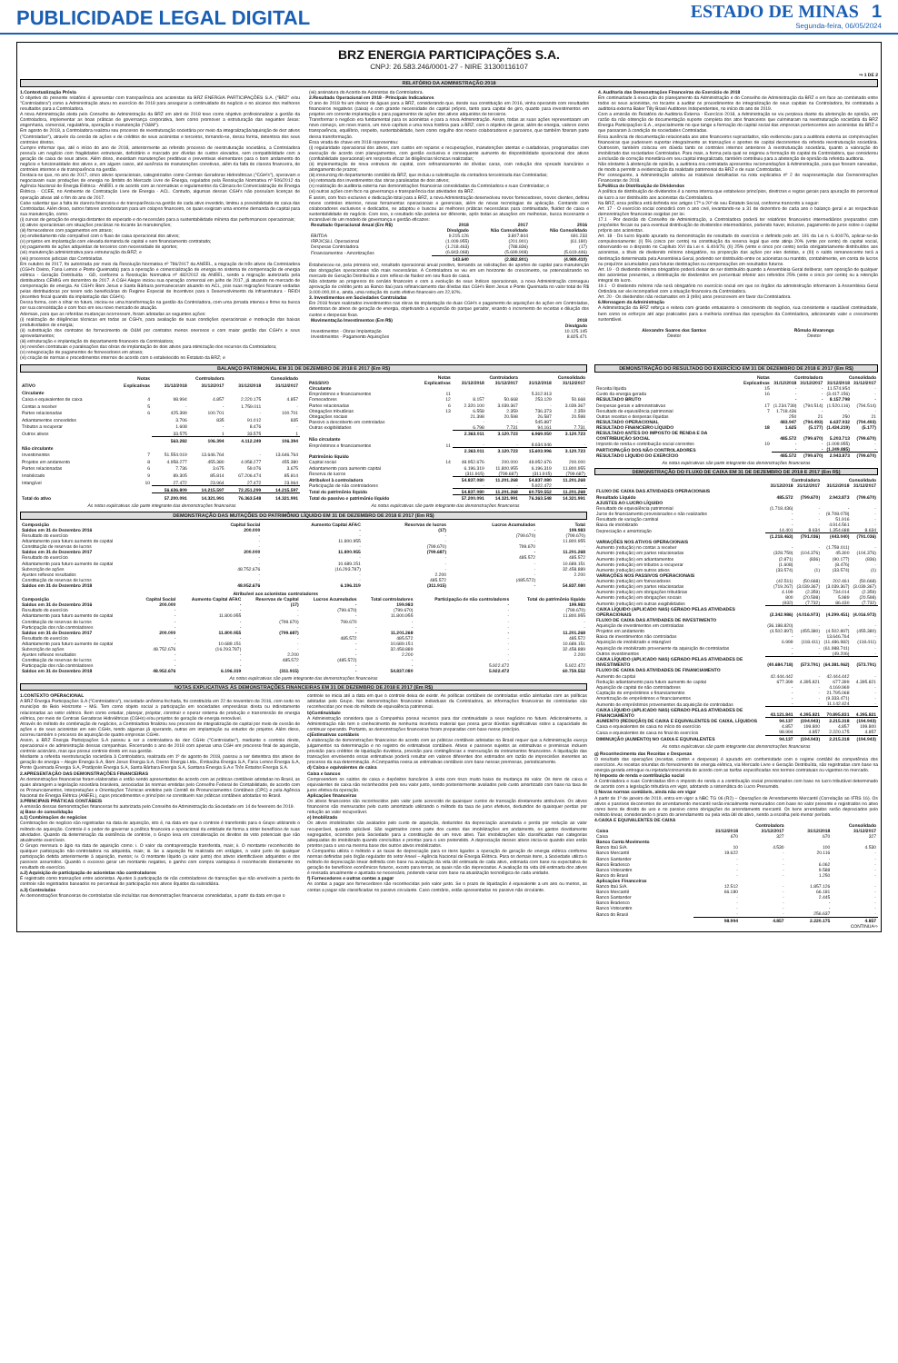PUBLICIDADE LEGAL DIGITAL
ESTADO DE MINAS 1
Segunda-feira, 06/05/2024
BRZ ENERGIA PARTICIPAÇÕES S.A.
CNPJ: 26.583.246/0001-27 - NIRE 31300116107
⇨ 1 DE 2
RELATÓRIO DA ADMINISTRAÇÃO 2018
1.Contextualização Prévia
O objetivo do presente relatório é apresentar com transparência aos acionistas da BRZ ENERGIA PARTICIPAÇÕES S.A. ("BRZ" e/ou "Controladora") como a Administração atuou no exercício de 2018 para assegurar a continuidade do negócio e no alcance dos melhores resultados para a Controladora.
A nova Administração eleita pelo Conselho de Administração da BRZ em abril de 2018 teve como objetivo profissionalizar a gestão da Controladora, implementar as boas práticas de governança corporativa, bem como promover a estruturação das seguintes áreas: engenharia, comercial, regulatória, operação e manutenção ("O&M").
Em agosto de 2018, a Controladora realizou seu processo de reestruturação societária por meio da integralização/aquisição de dez ativos ("Controladas"), através da cessão de ações e de créditos de seus acionistas e terceiros, tornando-se, dessa forma, detentora dos seus controles diretos.
Cumpre informar que, até o início do ano de 2018, anteriormente ao referido processo de reestruturação societária, a Controladora possuía um negócio com fragilidades estruturais, deficitário e marcado por dívidas de custos elevados, sem compatibilidade com a geração de caixa de seus ativos. Além disso, inexistiam manutenções preditivas e preventivas elementares para o bom andamento do negócio e funcionalidade dos ativos e, em alguns casos, até ausência de manutenções corretivas, além da falta de clareza financeira, de controles internos e de transparência na gestão.
Destaca-se que, no ano de 2017, cinco ativos operacionais, categorizados como Centrais Geradoras Hidrelétricas ("CGH's"), operavam e negociavam suas produções de energia no âmbito do Mercado Livre de Energia, regulados pela Resolução Normativa nº 506/2012 da Agência Nacional de Energia Elétrica - ANEEL e de acordo com as normativas e regulamentos da Câmara de Comercialização de Energia Elétrica - CCEE, no Ambiente de Contratação Livre de Energia - ACL. Contudo, algumas dessas CGH's não possuíam licenças de operação ativas até o fim do ano de 2017.
Cabe salientar que a falta de clareza financeira e de transparência na gestão de cada ativo investido, limitou a previsibilidade de caixa das Controladas. Além disso, outros fatores corroboraram para um colapso financeiro, os quais exigiram uma enorme demanda de capital para sua manutenção, como:
(i) curvas de geração de energia distantes do esperado e do necessário para a sustentabilidade mínima das performances operacionais;
(ii) ativos operacionais em situações precárias no tocante às manutenções;
(iii) fornecedores com pagamentos em atraso;
(iv) endividamento não compatível com o fluxo de caixa operacional dos ativos;
(v) projetos em implantação com elevada demanda de capital e sem financiamento contratado;
(vi) pagamento de ações adquiridas de terceiros com necessidade de aportes;
(vii) manutenção administrativa para estruturação da BRZ; e
(viii) processos judiciais das Controladas.
Em outubro de 2017, foi autorizada por meio da Resolução Normativa nº 786/2017 da ANEEL, a migração de três ativos da Controladora (CGH's Divino, Faria Lemos e Ponte Queimada) para a operação e comercialização de energia no sistema de compensação de energia elétrica - Geração Distribuída - GD, conforme a Resolução Normativa nº 482/2012 da ANEEL, sendo a migração autorizada pela distribuidora CEMIG em dezembro de 2017. A CGH Alegre iniciou sua operação comercial em julho de 2017, já atuando no mercado de compensação de energia. As CGH's Bom Jesus e Santa Bárbara permaneceram atuando no ACL, pois suas migrações ficaram vedadas pelas distribuidoras por terem sido beneficiárias do Regime Especial de Incentivos para o Desenvolvimento da Infraestrutura - REIDI (incentivo fiscal quando da implantação das CGH's).
Dessa forma, com o olhar no futuro, iniciou-se uma transformação na gestão da Controladora, com uma jornada intensa e firme na busca por sua consolidação e com foco em seu novo mercado de atuação.
Ademais, para que as referidas mudanças ocorressem, foram adotadas as seguintes ações:
(i) realização de diligências técnicas em todas as CGH's, para avaliação de suas condições operacionais e motivação das baixas produtividades de energia;
(ii) substituição dos contratos de fornecimento de O&M por contratos menos onerosos e com maior gestão das CGH's e seus aproveitamentos;
(iii) estruturação e implantação do departamento financeiro da Controladora;
(iv) revisões contratuais e paralisações das obras de implantação de dois ativos para otimização dos recursos da Controladora;
(v) renegociação de pagamentos de fornecedores em atraso;
(vi) criação de normas e procedimentos internos de acordo com o estabelecido no Estatuto da BRZ; e
(vii) assinatura do Acordo de Acionistas da Controladora.
2.Resultado Operacional em 2018 - Principais Indicadores
O ano de 2018 foi um divisor de águas para a BRZ, considerando que, desde sua constituição em 2016, vinha operando com resultados financeiros negativos (caixa) e com grande necessidade de capital próprio, tanto para capital de giro, quanto para investimentos em projetos em corrente implantação e para pagamentos de ações dos ativos adquiridos de terceiros.
Transformar o negócio era fundamental para os acionistas e para a nova Administração. Assim, todas as suas ações representaram um novo começo, um novo marco, um novo capítulo e uma nova história para a BRZ; com o objetivo de gerar, além de energia, valores como transparência, equilíbrio, respeito, sustentabilidade, bem como orgulho dos novos colaboradores e parceiros, que também fizeram parte dessa transformação.
Essa virada de chave em 2018 representou:
(i) regularidade operacional dos ativos, com custos em reparos e recuperações, manutenções atentas e cuidadosas, programadas com execução de acordo com planejamentos, com gestão exclusiva e consequente aumento de disponibilidade operacional dos ativos (confiabilidade operacional) em resposta eficaz às diligências técnicas realizadas;
(ii) implementação de nova estrutura de capital, com refinanciamento de dívidas caras, com redução dos spreads bancários e alongamento de prazos;
(iii) insourcing do departamento contábil da BRZ, que incluiu a substituição da contadora terceirizada das Controladas;
(iv) retomada dos investimentos das obras paralisadas de dois ativos;
(v) realização de auditoria externa nas demonstrações financeiras consolidadas da Controladora e suas Controladas; e
(vi) outras ações com foco na governança e transparência das atividades da BRZ.
E assim, com foco exclusivo e dedicação total para a BRZ, a nova Administração desenvolveu novos fornecedores, novos clientes, definiu novos controles internos, novas ferramentas operacionais e gerenciais, além de novas tecnologias de aplicação. Contando com colaboradores exclusivos e dedicados, se adaptou e buscou as melhores práticas necessárias para continuidade, fluidez de caixa e sustentabilidade do negócio. Com isso, o resultado não poderia ser diferente, após todas as atuações em melhorias, busca incessante e incansável de um modelo de governança e gestão eficazes:
| Resultado Operacional Anual (Em R$) | 2018 | 2017 | 2016 |
| --- | --- | --- | --- |
| | Divulgado | Não Consolidado | Não Consolidado |
| EBITDA | 9.215.126 | 3.807.844 | 691.233 |
| IRPJ/CSLL Operacional | (1.009.955) | (201.901) | (61.180) |
| Despesas Controladora | (1.218.463) | (788.836) | (17) |
| Financiamentos - Amortizações | (6.843.068) | (5.699.908) | (5.619.446) |
| | 143.640 | (2.882.801) | (4.989.410) |
Estabeleceu-se, pela primeira vez, resultado operacional anual positivo, tornando as solicitações de aportes de capital para manutenção das obrigações operacionais não mais necessárias. A Controladora se viu em um horizonte de crescimento, se potencializando no mercado de Geração Distribuída e com reflexo de fluidez em seu fluxo de caixa.
Não obstante ao progresso do cenário financeiro e com a evolução de seus índices operacionais, a nova Administração conseguiu aprovação de crédito junto ao Banco Itaú para refinanciamento das dívidas das CGH's Bom Jesus e Ponte Queimada no valor total de R$ 3.000.000,00 e, ainda, uma redução do custo efetivo financeiro em 22,92%.
3. Investimentos em Sociedades Controladas
Em 2018 foram realizados investimentos nas obras de implantação de duas CGH's e pagamento de aquisições de ações em Controladas, detentoras de ativos de geração de energia, objetivando a expansão do parque gerador, visando o incremento de receitas e diluição dos custos e despesas fixas.
| Movimentação Investimentos (Em R$) | 2018 |
| --- | --- |
| | Divulgado |
| Investimentos - Obras Implantação | 10.125.145 |
| Investimentos - Pagamento Aquisições | 8.825.471 |
4. Auditoria das Demonstrações Financeiras do Exercício de 2018
Em continuidade à execução do planejamento da Administração e do Conselho de Administração da BRZ e em face ao combinado entre todos os seus acionistas, no tocante a auditar os procedimentos de integralização de seus capitais na Controladora, foi contratada a auditoria externa Baker Tilly Brasil Auditores Independentes, no início do ano de 2019.
Com a emissão do Relatório de Auditoria Externa - Exercício 2018, a Administração se viu perplexa diante da abstenção de opinião, em razão da não obtenção de documentação suporte completa dos atos financeiros que culminaram na reestruturação societária da BRZ Energia Participações S.A., especialmente no que tange a formação do capital social das empresas pertencentes aos acionistas da BRZ e que passaram à condição de sociedades Controladas.
Essa ausência de documentação relacionada aos atos financeiros supracitados, não evidenciou para a auditoria externa as comprovações financeiras que pudessem suportar integralmente as transações e aportes de capital decorrentes da referida reestruturação societária. Outrossim, também colocou em dúvida tanto os controles internos anteriores à reestruturação societária, quanto a valoração do imobilizado das sociedades Controladas. Para mais, a forma pela qual se originou a formação do capital da Controladora, que considerou a inclusão de correção monetária em seu capital integralizado, também contribuiu para a abstenção de opinião da referida auditoria.
Não obstante à abstenção de opinião, a auditoria ora contratada apresentou recomendações à Administração, para que fossem saneadas, de modo a permitir a evidenciação da realidade patrimonial da BRZ e de suas Controladas.
Por conseguinte, a Administração adotou as tratativas detalhadas na nota explicativa nº 2 de reapresentação das Demonstrações Financeiras de 2018.
5.Política de Distribuição de Dividendos
A política de distribuição de dividendos é a norma interna que estabelece princípios, diretrizes e regras gerais para apuração do percentual de lucro a ser distribuído aos acionistas da Controladora.
Na BRZ, essa política está definida nos artigos 17º a 20º de seu Estatuto Social, conforme transcrito a seguir:
Art. 17 - O exercício social coincidirá com o ano civil, levantando-se a 31 de dezembro de cada ano o balanço geral e as respectivas demonstrações financeiras exigidas por lei.
17.1 - Por decisão do Conselho de Administração, a Controladora poderá ter relatórios financeiros intermediários preparados com propósitos fiscais ou para eventual distribuição de dividendos intermediários, podendo haver, inclusive, pagamento de juros sobre o capital próprio aos acionistas.
Art. 18 - Do lucro líquido apurado na demonstração de resultado do exercício e definido pelo art. 191 da Lei n. 6.404/76, aplicar-se-ão compulsoriamente: (I) 5% (cinco por cento) na constituição da reserva legal que este atinja 20% (vinte por cento) do capital social, observando-se o disposto no Capítulo XVI da Lei n. 6.404/76; (II) 25% (vinte e cinco por cento) serão obrigatoriamente distribuídos aos acionistas, a título de dividendo mínimo obrigatório, na proporção das ações por eles detidas, e (III) o saldo remanescente terá a destinação determinada pela Assembleia Geral, podendo ser distribuído entre os acionistas ou mantido, contabilmente, em conta de lucros ou prejuízos acumulados para futuras destinações ou compensações em resultados futuros.
Art. 19 - O dividendo mínimo obrigatório poderá deixar de ser distribuído quando a Assembleia Geral deliberar, sem oposição de qualquer dos acionistas presentes, a distribuição de dividendos em percentual inferior aos referidos 25% (vinte e cinco por cento) ou a retenção integral do lucro.
19.1 - O dividendo mínimo não será obrigatório no exercício social em que os órgãos da administração informarem à Assembleia Geral Ordinária ser ele incompatível com a situação financeira da Controladora.
Art. 20 - Os dividendos não reclamados em 3 (três) anos prescrevem em favor da Controladora.
6.Mensagem da Administração
A Administração da BRZ reforça e reitera com grande entusiasmo o crescimento do negócio, sua consistente e saudável continuidade, bem como os esforços até aqui praticados para a melhoria contínua das operações da Controladora, adicionando valor e crescimento sustentável.
Alexandre Soares dos Santos
Diretor
Rômulo Alvarenga
Diretor
BALANÇO PATRIMONIAL EM 31 DE DEZEMBRO DE 2018 E 2017 (Em R$)
| | Notas | Controladora | | Consolidado | |
| --- | --- | --- | --- | --- | --- |
| ATIVO | Explicativas | 31/12/2018 | 31/12/2017 | 31/12/2018 | 31/12/2017 |
| Circulante | | | | | |
| Caixa e equivalentes de caixa | 4 | 98.994 | 4.857 | 2.220.175 | 4.857 |
| Contas a receber | 5 | - | - | 1.759.011 | - |
| Partes relacionadas | 6 | 425.399 | 100.701 | - | 100.701 |
| Adiantamentos concedidos | | 3.706 | 835 | 91.012 | 835 |
| Tributos a recuperar | | 1.608 | - | 8.476 | - |
| Outros ativos | | 33.575 | 1 | 33.575 | 1 |
| | | 563.282 | 106.394 | 4.112.249 | 106.394 |
| Não circulante | | | | | |
| Investimentos | 7 | 51.554.019 | 13.646.764 | - | 13.646.764 |
| Projetos em andamento | 8 | 4.958.277 | 455.380 | 4.958.277 | 455.380 |
| Partes relacionadas | 6 | 7.736 | 3.675 | 59.076 | 3.675 |
| Imobilizado | 9 | 89.305 | 85.814 | 67.206.474 | 85.814 |
| Intangível | 10 | 27.472 | 23.964 | 27.472 | 23.964 |
| | | 56.636.809 | 14.215.597 | 72.251.299 | 14.215.597 |
| Total do ativo | | 57.200.091 | 14.321.991 | 76.363.548 | 14.321.991 |
| | Notas | Controladora | | Consolidado | |
| --- | --- | --- | --- | --- | --- |
| PASSIVO | Explicativas | 31/12/2018 | 31/12/2017 | 31/12/2018 | 31/12/2017 |
| Circulante | | | | | |
| Empréstimos e financiamentos | 11 | - | - | 5.312.913 | - |
| Fornecedores | 12 | 8.157 | 50.668 | 253.129 | 50.668 |
| Partes relacionadas | 6 | 2.320.100 | 3.039.367 | - | 3.039.367 |
| Obrigações tributárias | 13 | 6.558 | 2.359 | 736.373 | 2.359 |
| Obrigações sociais | | 21.398 | 20.598 | 26.587 | 20.598 |
| Passivo a descoberto em controladas | | - | - | 545.887 | - |
| Outras exigibilidades | | 6.798 | 7.731 | 94.161 | 7.731 |
| | | 2.363.011 | 3.120.723 | 6.969.050 | 3.120.723 |
| Não circulante | | | | | |
| Empréstimos e financiamentos | 11 | - | - | 8.634.946 | - |
| | | 2.363.011 | 3.120.723 | 15.603.996 | 3.120.723 |
| Patrimônio líquido | | | | | |
| Capital social | 14 | 48.952.676 | 200.000 | 48.952.676 | 200.000 |
| Adiantamento para aumento capital | | 6.196.319 | 11.800.955 | 6.196.319 | 11.800.955 |
| Reserva de lucros | | (311.915) | (799.687) | (311.915) | (799.687) |
| Atribuível à controladora | | 54.837.080 | 11.201.268 | 54.837.080 | 11.201.268 |
| Participação de não controladores | | - | - | 5.922.472 | - |
| Total do patrimônio líquido | | 54.837.080 | 11.201.268 | 60.759.552 | 11.201.268 |
| Total do passivo e patrimônio líquido | | 57.200.091 | 14.321.991 | 76.363.548 | 14.321.991 |
As notas explicativas são parte integrante das demonstrações financeiras
As notas explicativas são parte integrante das demonstrações financeiras
DEMONSTRAÇÃO DAS MUTAÇÕES DO PATRIMÔNIO LÍQUIDO EM 31 DE DEZEMBRO DE 2018 E 2017 (Em R$)
| Composição | Capital Social | Aumento Capital AFAC | Reservas de lucros | Lucros Acumulados | Total |
| --- | --- | --- | --- | --- | --- |
| Saldos em 31 de Dezembro 2016 | 200.000 | - | (17) | - | 199.983 |
| Resultado do exercício | - | - | - | (799.670) | (799.670) |
| Adiantamento para futuro aumento de capital | - | 11.800.955 | - | - | 11.800.955 |
| Constituição de reservas de lucros | - | - | (799.670) | 799.670 | - |
| Saldos em 31 de Dezembro 2017 | 200.000 | 11.800.955 | (799.687) | - | 11.201.268 |
| Resultado do exercício | - | - | - | 485.572 | 485.572 |
| Adiantamento para futuro aumento de capital | - | 10.689.151 | - | - | 10.689.151 |
| Subscrição de ações | 48.752.676 | (16.293.787) | - | - | 32.458.889 |
| Ajustes reflexos resultados | - | - | 2.200 | - | 2.200 |
| Constituição de reservas de lucros | - | - | 485.572 | (485.572) | - |
| Saldos em 31 de Dezembro 2018 | 48.952.676 | 6.196.319 | (311.915) | - | 54.837.080 |
| | Atribuível aos acionistas controladores | | | | | | |
| --- | --- | --- | --- | --- | --- | --- | --- |
| Composição | Capital Social | Aumento Capital AFAC | Reservas de Capital | Lucros Acumulados | Total controladores | Participação de não controladores | Total do patrimônio líquido |
| Saldos em 31 de Dezembro 2016 | 200.000 | - | (17) | - | 199.983 | - | 199.983 |
| Resultado do exercício | - | - | - | (799.670) | (799.670) | - | (799.670) |
| Adiantamento para futuro aumento de capital | - | 11.800.955 | - | - | 11.800.955 | - | 11.800.955 |
| Constituição de reservas de lucros | - | - | (799.670) | 799.670 | - | - | - |
| Participação dos não controladores | - | - | - | - | - | - | - |
| Saldos em 31 de Dezembro 2017 | 200.000 | 11.800.955 | (799.687) | - | 11.201.268 | - | 11.201.268 |
| Resultado do exercício | - | - | - | 485.572 | 485.572 | - | 485.572 |
| Adiantamento para futuro aumento de capital | - | 10.689.151 | - | - | 10.689.151 | - | 10.689.151 |
| Subscrição de ações | 48.752.676 | (16.293.787) | - | - | 32.458.889 | - | 32.458.889 |
| Ajustes reflexos resultados | - | - | 2.200 | - | 2.200 | - | 2.200 |
| Constituição de reservas de lucros | - | - | 485.572 | (485.572) | - | - | - |
| Participação dos não controladores | - | - | - | - | - | 5.922.472 | 5.922.472 |
| Saldos em 31 de Dezembro 2018 | 48.952.676 | 6.196.319 | (311.915) | - | 54.837.080 | 5.922.472 | 60.759.552 |
As notas explicativas são parte integrante das demonstrações financeiras
NOTAS EXPLICATIVAS ÀS DEMONSTRAÇÕES FINANCEIRAS EM 31 DE DEZEMBRO DE 2018 E 2017 (Em R$)
1.CONTEXTO OPERACIONAL
A BRZ Energia Participações S.A ("Controladora"), sociedade anônima fechada, foi constituída em 22 de novembro de 2016, com sede no município de Belo Horizonte – MG. Tem como objeto social a participação em sociedades empresárias direta ou indiretamente relacionadas ao setor elétrico. Bem como estudar, planejar, projetar, construir e operar sistema de produção e transmissão de energia elétrica, por meio de Centrais Geradoras Hidrelétricas (CGHs) e/ou projetos de geração de energia renovável.
Através do método de combinação de negócios, a Controladora finalizou seu processo de integralização de capital por meio de cessão de ações e de seus acionistas em seis CGHs, tendo algumas já operando, outras em implantação ou estudos de projetos. Além disso, ocorreu também o processo de aquisição de quatro empresas CGHs.
Assim, a BRZ Energia Participações S.A passou a ser a controladora de dez CGHs ("Controladas"), mediante o controle direto, operacional e de administração dessas companhias. Encerrando o ano de 2018 com apenas uma CGH em processo final de aquisição, controle acionário, mas que possui controle direto em sua gestão.
Mediante a referida reestruturação societária à Controladora, realizada em 1º de agosto de 2018, passou a ser detentora dos ativos de geração de energia – Alegre Energia S.A, Bom Jesus Energia S.A, Divino Energia Ltda., Embaúba Energia S.A, Faria Lemos Energia S.A, Ponte Queimada Energia S.A, Pratápolis Energia S.A, Santa Bárbara Energia S.A, Santana Energia S.A e Três Estados Energia S.A.
2.APRESENTAÇÃO DAS DEMONSTRAÇÕES FINANCEIRAS
As demonstrações financeiras foram elaboradas e estão sendo apresentadas de acordo com as práticas contábeis adotadas no Brasil, as quais abrangem a legislação societária brasileira, associadas às normas emitidas pelo Conselho Federal de Contabilidade, de acordo com os Pronunciamentos, Interpretações e Orientações Técnicas emitidos pelo Comitê de Pronunciamentos Contábeis (CPC) e pela Agência Nacional de Energia Elétrica (ANEEL), cujos procedimentos e princípios se constituem nas práticas contábeis adotadas no Brasil.
3.PRINCIPAIS PRÁTICAS CONTÁBEIS
A emissão dessas demonstrações financeiras foi autorizada pelo Conselho de Administração da Sociedade em 14 de fevereiro de 2019.
a) Base de consolidação
a.1) Combinações de negócios
Combinações de negócio são registradas na data de aquisição, isto é, na data em que o controle é transferido para o Grupo utilizando o método de aquisição. Controle é o poder de governar a política financeira e operacional da entidade de forma a obter benefícios de suas atividades. Quando da determinação da existência de controle, o Grupo leva em consideração os direitos de voto potenciais que são atualmente exercíveis.
O Grupo mensura o ágio na data de aquisição como: i. O valor da contraprestação transferida, mais; ii. O montante reconhecido de qualquer participação não-controladora na adquirida, mais; iii. Se a aquisição foi realizada em estágios, o valor justo de qualquer participação detida anteriormente à aquisição, menos; iv. O montante líquido (a valor justo) dos ativos identificáveis adquiridos e dos passivos assumidos. Quando o excesso gerar um montante negativo, o ganho com compra vantajosa é reconhecido diretamente no resultado do exercício.
a.2) Aquisição de participação de acionistas não controladores
É registrado como transações entre acionistas. Ajustes à participação de não controladores de transações que não envolvem a perda de controle são registrados baseados no percentual de participação nos ativos líquidos da subsidiária.
a.3) Controladas
As demonstrações financeiras de controladas são incluídas nas demonstrações financeiras consolidadas, a partir da data em que o
controle se inicia até a data em que o controle deixa de existir. As políticas contábeis de controladas estão alinhadas com as políticas adotadas pelo Grupo. Nas demonstrações financeiras individuais da Controladora, as informações financeiras de controladas são reconhecidas por meio do método de equivalência patrimonial.
b)Continuidade
A Administração considera que a Companhia possui recursos para dar continuidade a seus negócios no futuro. Adicionalmente, a Administração não tem o conhecimento de nenhuma incerteza material que possa gerar dúvidas significativas sobre a capacidade de continuar operando. Portanto, as demonstrações financeiras foram preparadas com base nesse princípio.
c)Estimativas contábeis
A elaboração de demonstrações financeiras de acordo com as práticas contábeis adotadas no Brasil requer que a Administração exerça julgamentos na determinação e no registro de estimativas contábeis. Ativos e passivos sujeitos as estimativas e premissas incluem provisão para créditos de liquidação duvidosa, provisão para contingências e mensuração de instrumentos financeiros. A liquidação das transações envolvendo essas estimativas poderá resultar em valores diferentes dos estimados em razão de imprecisões inerentes ao processo da sua determinação. A Companhia revisa as estimativas contábeis com base nessas premissas, periodicamente.
d) Caixa e equivalentes de caixa
Caixa e bancos
Compreendem os saldos de caixa e depósitos bancários à vista com risco muito baixo de mudança de valor. Os itens de caixa e equivalentes de caixa são reconhecidos pelo seu valor justo, sendo posteriormente avaliados pelo custo amortizado com base na taxa de juros efetiva da operação.
Aplicações financeiras
Os ativos financeiros são reconhecidos pelo valor justo acrescido de quaisquer custos de transação diretamente atribuíveis. Os ativos financeiros são mensurados pelo custo amortizado utilizando o método da taxa de juros efetivos, deduzidos de quaisquer perdas por redução ao valor recuperável.
e) Imobilizado
Os ativos imobilizados são avaliados pelo custo de aquisição, deduzidos da depreciação acumulada e perda por redução ao valor recuperável, quando aplicável. São registrados como parte dos custos das imobilizações em andamento, os gastos devidamente segregados, ocorridos pela Sociedade para a constituição de um novo ativo. Tais imobilizações são classificadas nas categorias adequadas do imobilizado quando concluídas e prontas para o uso pretendido. A depreciação desses ativos inicia-se quando eles estão prontos para o uso na mesma base dos outros ativos imobilizados.
A Companhia utiliza o método e as taxas de depreciação para os itens ligados a operação de geração de energia elétrica conforme normas definidas pelo órgão regulador do setor Aneel – Agência Nacional de Energia Elétrica. Para os demais itens, a Sociedade utiliza o método de depreciação linear definida com base na avaliação da vida útil estimada de cada ativo, estimada com base na expectativa de geração de benefícios econômicos futuros, exceto para terras, as quais não são depreciadas. A avaliação da vida útil estimada dos ativos é revisada anualmente e ajustada se necessário, podendo variar com base na atualização tecnológica de cada unidade.
f) Fornecedores e outras contas a pagar
As contas a pagar aos fornecedores são reconhecidas pelo valor justo. Se o prazo de liquidação é equivalente a um ano ou menos, as contas a pagar são classificadas no passivo circulante. Caso contrário, estão apresentadas no passivo não circulante.
DEMONSTRAÇÃO DO RESULTADO DO EXERCÍCIO EM 31 DE DEZEMBRO DE 2018 E 2017 (Em R$)
| | Notas | Controladora | | Consolidado | |
| --- | --- | --- | --- | --- | --- |
| | Explicativas | 31/12/2018 | 31/12/2017 | 31/12/2018 | 31/12/2017 |
| Receita líquida | 15 | - | - | 11.574.954 | - |
| Custo da energia gerada | 16 | - | - | (3.417.156) | - |
| RESULTADO BRUTO | | - | - | 8.157.798 | - |
| Despesas gerais e administrativas | 17 | (1.234.739) | (794.514) | (1.520.116) | (794.514) |
| Resultado de equivalência patrimonial | 7 | 1.718.436 | - | - | - |
| Outras receitas e despesas líquidas | | 250 | 21 | 250 | 21 |
| RESULTADO OPERACIONAL | | 483.947 | (794.493) | 6.637.932 | (794.493) |
| RESULTADO FINANCEIRO LÍQUIDO | 18 | 1.625 | (5.177) | (1.434.219) | (5.177) |
| RESULTADO ANTES DO IMPOSTO DE RENDA E DA CONTRIBUIÇÃO SOCIAL | | 485.572 | (799.670) | 5.203.713 | (799.670) |
| Imposto de renda e contribuição social correntes | 19 | - | - | (1.009.955) | - |
| PARTICIPAÇÃO DOS NÃO CONTROLADORES | | - | - | (1.249.885) | - |
| RESULTADO LÍQUIDO DO EXERCÍCIO | | 485.572 | (799.670) | 2.943.873 | (799.670) |
As notas explicativas são parte integrante das demonstrações financeiras
DEMONSTRAÇÃO DO FLUXO DE CAIXA EM 31 DE DEZEMBRO DE 2018 E 2017 (Em R$)
| | Controladora | | Consolidado | |
| --- | --- | --- | --- | --- |
| | 31/12/2018 | 31/12/2017 | 31/12/2018 | 31/12/2017 |
| FLUXO DE CAIXA DAS ATIVIDADES OPERACIONAIS | | | | |
| Resultado Líquido | 485.572 | (799.670) | 2.943.873 | (799.670) |
| AJUSTES AO LUCRO LÍQUIDO | | | | |
| Resultado de equivalência patrimonial | (1.718.436) | - | - | - |
| Juros de financiamento provisionados e não realizados | - | - | (9.708.078) | - |
| Resultado de variação cambial | - | - | 51.916 | - |
| Baixa de imobilizado | - | - | 4.914.561 | - |
| Depreciação e amortização | 14.401 | 8.634 | 1.354.688 | 8.634 |
| | (1.218.463) | (791.036) | (443.040) | (791.036) |
| VARIAÇÕES NOS ATIVOS OPERACIONAIS | | | | |
| Aumento (redução) no contas a receber | - | - | (1.759.011) | - |
| Aumento (redução) em partes relacionadas | (328.759) | (104.376) | 45.300 | (104.376) |
| Aumento (redução) em adiantamentos | (2.871) | (836) | (90.177) | (836) |
| Aumento (redução) em tributos a recuperar | (1.608) | - | (8.476) | - |
| Aumento (redução) em outros ativos | (33.574) | (1) | (33.574) | (1) |
| VARIAÇÕES NOS PASSIVOS OPERACIONAIS | | | | |
| Aumento (redução) em fornecedores | (42.511) | (50.668) | 202.461 | (50.668) |
| Aumento (redução) em partes relacionadas | (719.267) | (3.039.367) | (3.039.367) | (3.039.367) |
| Aumento (redução) em obrigações tributárias | 4.199 | (2.359) | 734.014 | (2.359) |
| Aumento (redução) em obrigações sociais | 800 | (20.598) | 5.989 | (20.598) |
| Aumento (redução) em outras exigibilidades | (932) | (7.732) | 86.430 | (7.732) |
| CAIXA LÍQUIDO (APLICADO NAS) GERADO PELAS ATIVIDADES OPERACIONAIS | (2.342.986) | (4.016.973) | (4.299.451) | (4.016.973) |
| FLUXO DE CAIXA DAS ATIVIDADES DE INVESTIMENTO | | | | |
| Aquisição de investimentos em controladas | (36.188.820) | - | - | - |
| Projetos em andamento | (4.502.897) | (455.380) | (4.502.897) | (455.380) |
| Baixa de investimentos não controladas | - | - | 13.646.764 | - |
| Aquisição de imobilizado e intangível | 6.999 | (118.411) | (11.486.982) | (118.411) |
| Aquisição de imobilizado proveniente da aquisição de controladas | - | - | (61.988.741) | - |
| Outros investimentos | - | - | (49.206) | - |
| CAIXA LÍQUIDO (APLICADO NAS) GERADO PELAS ATIVIDADES DE INVESTIMENTO | (40.684.718) | (573.791) | (64.381.062) | (573.791) |
| FLUXO DE CAIXA DAS ATIVIDADES DE FINANCIAMENTO | | | | |
| Aumento de capital | 42.444.442 | - | 42.444.442 | - |
| Redução adiantamento para futuro aumento de capital | 677.399 | 4.395.821 | 677.399 | 4.395.821 |
| Aquisição de capital de não controladores | - | - | 4.169.969 | - |
| Captação de empréstimos e financiamentos | - | - | 21.795.068 | - |
| Amortização de empréstimos e financiamentos | - | - | (9.333.471) | - |
| Aumento de empréstimos provenientes da aquisição de controladas | - | - | 11.142.424 | - |
| CAIXA LÍQUIDO (APLICADO NAS) GERADO PELAS ATIVIDADES DE FINANCIAMENTO | 43.121.841 | 4.395.821 | 70.895.831 | 4.395.821 |
| AUMENTO (REDUÇÃO) DE CAIXA E EQUIVALENTES DE CAIXA, LÍQUIDOS | 94.137 | (194.943) | 2.215.318 | (194.943) |
| Caixa e equivalentes de caixa no início do exercício | 4.857 | 199.800 | 4.857 | 199.800 |
| Caixa e equivalentes de caixa no final do exercício | 98.994 | 4.857 | 2.220.175 | 4.857 |
| DIMINUIÇÃO (AUMENTO) NO CAIXA E EQUIVALENTES | 94.137 | (194.943) | 2.215.318 | (194.943) |
As notas explicativas são parte integrante das demonstrações financeiras
g) Reconhecimento das Receitas e Despesas
O resultado das operações (receitas, custos e despesas) é apurado em conformidade com o regime contábil de competência dos exercícios. As receitas oriundas do fornecimento de energia elétrica, via Mercado Livre e Geração Distribuída, são registradas com base na energia gerada entregue ou injetada/consumida de acordo com as tarifas especificadas nos termos contratuais ou vigentes no mercado.
h) Imposto de renda e contribuição social
A Controladora e suas Controladas têm o imposto de renda e a contribuição social provisionados com base no lucro tributável determinado de acordo com a legislação tributária em vigor, adotando a sistemática do Lucro Presumido.
i) Novas normas contábeis, ainda não em vigor
A partir de 1º de janeiro de 2019, entra em vigor a NBC TG 06 (R2) – Operações de Arrendamento Mercantil (Correlação ao IFRS 16). Os ativos e passivos decorrentes de arrendamento mercantil serão inicialmente mensurados com base no valor presente e registrados no ativo como bens de direito de uso e no passivo como obrigações de arrendamento mercantil. Os bens arrendados serão depreciados pelo método linear, considerando o prazo do arrendamento ou pela vida útil do ativo, sendo a escolha pelo menor período.
4.CAIXA E EQUIVALENTES DE CAIXA
| | Controladora | | Consolidado | |
| --- | --- | --- | --- | --- |
| Caixa | 31/12/2018 | 31/12/2017 | 31/12/2018 | 31/12/2017 |
| Caixa | 670 | 327 | 670 | 327 |
| Banco Conta Movimento | | | | |
| Banco Itaú S/A. | 10 | 4.530 | 100 | 4.530 |
| Banco Mercantil | 19.622 | - | 20.116 | - |
| Banco Santander | - | - | - | - |
| Banco Bradesco | - | - | 6.062 | - |
| Banco Votorantim | - | - | 9.588 | - |
| Banco do Brasil | - | - | 1.250 | - |
| Aplicações Financeiras | | | | |
| Banco Itaú S/A. | 12.512 | - | 1.857.126 | - |
| Banco Mercantil | 66.180 | - | 66.181 | - |
| Banco Santander | - | - | 2.445 | - |
| Banco Bradesco | - | - | - | - |
| Banco Votorantim | - | - | - | - |
| Banco do Brasil | - | - | 256.637 | - |
| | 98.994 | 4.857 | 2.220.175 | 4.857 |
CONTINUA⇨